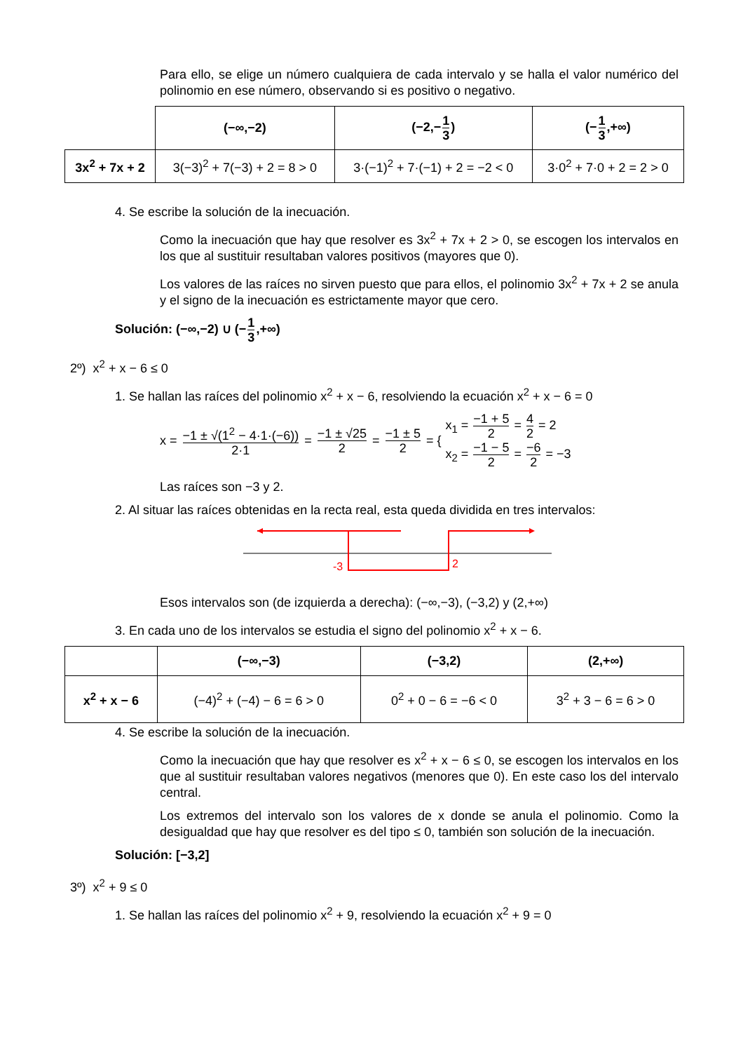Para ello, se elige un número cualquiera de cada intervalo y se halla el valor numérico del polinomio en ese número, observando si es positivo o negativo.
| | (−∞,−2) | (−2,− 1 3 ) | (− 1 3 ,+∞) |
| --- | --- | --- | --- |
| 3x<sup>2</sup> + 7x + 2 | 3(−3)<sup>2</sup> + 7(−3) + 2 = 8 > 0 | 3·(−1)<sup>2</sup> + 7·(−1) + 2 = −2 < 0 | 3·0<sup>2</sup> + 7·0 + 2 = 2 > 0 |
4. Se escribe la solución de la inecuación.
Como la inecuación que hay que resolver es 3x<sup>2</sup> + 7x + 2 > 0, se escogen los intervalos en los que al sustituir resultaban valores positivos (mayores que 0).
Los valores de las raíces no sirven puesto que para ellos, el polinomio 3x<sup>2</sup> + 7x + 2 se anula y el signo de la inecuación es estrictamente mayor que cero.
Solución: (−∞,−2) ∪ (−1 3,+∞)
2º) x<sup>2</sup> + x − 6 ≤ 0
1. Se hallan las raíces del polinomio x<sup>2</sup> + x − 6, resolviendo la ecuación x<sup>2</sup> + x − 6 = 0
x = −1 ± √(1<sup>2</sup> − 4·1·(−6)) 2·1 = −1 ± √25 2 = −1 ± 5 2 = {
x<sub>1</sub> = −1 + 5 2 = 4 2 = 2
x<sub>2</sub> = −1 − 5 2 = −6 2 = −3
Las raíces son −3 y 2.
2. Al situar las raíces obtenidas en la recta real, esta queda dividida en tres intervalos:
-3
2
Esos intervalos son (de izquierda a derecha): (−∞,−3), (−3,2) y (2,+∞)
3. En cada uno de los intervalos se estudia el signo del polinomio x<sup>2</sup> + x − 6.
| | (−∞,−3) | (−3,2) | (2,+∞) |
| --- | --- | --- | --- |
| x<sup>2</sup> + x − 6 | (−4)<sup>2</sup> + (−4) − 6 = 6 > 0 | 0<sup>2</sup> + 0 − 6 = −6 < 0 | 3<sup>2</sup> + 3 − 6 = 6 > 0 |
4. Se escribe la solución de la inecuación.
Como la inecuación que hay que resolver es x<sup>2</sup> + x − 6 ≤ 0, se escogen los intervalos en los que al sustituir resultaban valores negativos (menores que 0). En este caso los del intervalo central.
Los extremos del intervalo son los valores de x donde se anula el polinomio. Como la desigualdad que hay que resolver es del tipo ≤ 0, también son solución de la inecuación.
Solución: [−3,2]
3º) x<sup>2</sup> + 9 ≤ 0
1. Se hallan las raíces del polinomio x<sup>2</sup> + 9, resolviendo la ecuación x<sup>2</sup> + 9 = 0